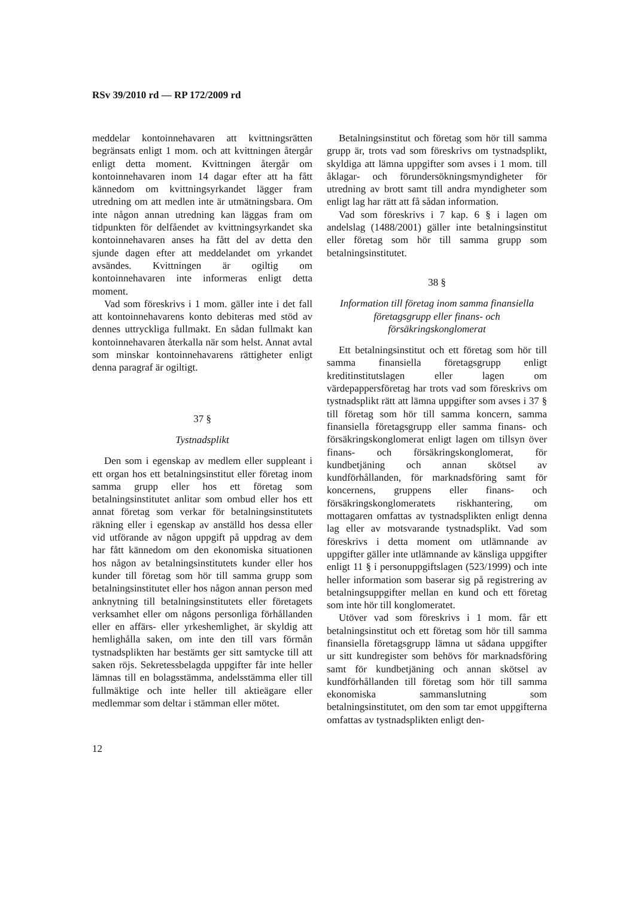RSv 39/2010 rd — RP 172/2009 rd
meddelar kontoinnehavaren att kvittningsrätten begränsats enligt 1 mom. och att kvittningen återgår enligt detta moment. Kvittningen återgår om kontoinnehavaren inom 14 dagar efter att ha fått kännedom om kvittningsyrkandet lägger fram utredning om att medlen inte är utmätningsbara. Om inte någon annan utredning kan läggas fram om tidpunkten för delfåendet av kvittningsyrkandet ska kontoinnehavaren anses ha fått del av detta den sjunde dagen efter att meddelandet om yrkandet avsändes. Kvittningen är ogiltig om kontoinnehavaren inte informeras enligt detta moment.
Vad som föreskrivs i 1 mom. gäller inte i det fall att kontoinnehavarens konto debiteras med stöd av dennes uttryckliga fullmakt. En sådan fullmakt kan kontoinnehavaren återkalla när som helst. Annat avtal som minskar kontoinnehavarens rättigheter enligt denna paragraf är ogiltigt.
37 §
Tystnadsplikt
Den som i egenskap av medlem eller suppleant i ett organ hos ett betalningsinstitut eller företag inom samma grupp eller hos ett företag som betalningsinstitutet anlitar som ombud eller hos ett annat företag som verkar för betalningsinstitutets räkning eller i egenskap av anställd hos dessa eller vid utförande av någon uppgift på uppdrag av dem har fått kännedom om den ekonomiska situationen hos någon av betalningsinstitutets kunder eller hos kunder till företag som hör till samma grupp som betalningsinstitutet eller hos någon annan person med anknytning till betalningsinstitutets eller företagets verksamhet eller om någons personliga förhållanden eller en affärs- eller yrkeshemlighet, är skyldig att hemlighålla saken, om inte den till vars förmån tystnadsplikten har bestämts ger sitt samtycke till att saken röjs. Sekretessbelagda uppgifter får inte heller lämnas till en bolagsstämma, andelsstämma eller till fullmäktige och inte heller till aktieägare eller medlemmar som deltar i stämman eller mötet.
Betalningsinstitut och företag som hör till samma grupp är, trots vad som föreskrivs om tystnadsplikt, skyldiga att lämna uppgifter som avses i 1 mom. till åklagar- och förundersökningsmyndigheter för utredning av brott samt till andra myndigheter som enligt lag har rätt att få sådan information.
Vad som föreskrivs i 7 kap. 6 § i lagen om andelslag (1488/2001) gäller inte betalningsinstitut eller företag som hör till samma grupp som betalningsinstitutet.
38 §
Information till företag inom samma finansiella företagsgrupp eller finans- och försäkringskonglomerat
Ett betalningsinstitut och ett företag som hör till samma finansiella företagsgrupp enligt kreditinstitutslagen eller lagen om värdepappersföretag har trots vad som föreskrivs om tystnadsplikt rätt att lämna uppgifter som avses i 37 § till företag som hör till samma koncern, samma finansiella företagsgrupp eller samma finans- och försäkringskonglomerat enligt lagen om tillsyn över finans- och försäkringskonglomerat, för kundbetjäning och annan skötsel av kundförhållanden, för marknadsföring samt för koncernens, gruppens eller finans- och försäkringskonglomeratets riskhantering, om mottagaren omfattas av tystnadsplikten enligt denna lag eller av motsvarande tystnadsplikt. Vad som föreskrivs i detta moment om utlämnande av uppgifter gäller inte utlämnande av känsliga uppgifter enligt 11 § i personuppgiftslagen (523/1999) och inte heller information som baserar sig på registrering av betalningsuppgifter mellan en kund och ett företag som inte hör till konglomeratet.
Utöver vad som föreskrivs i 1 mom. får ett betalningsinstitut och ett företag som hör till samma finansiella företagsgrupp lämna ut sådana uppgifter ur sitt kundregister som behövs för marknadsföring samt för kundbetjäning och annan skötsel av kundförhållanden till företag som hör till samma ekonomiska sammanslutning som betalningsinstitutet, om den som tar emot uppgifterna omfattas av tystnadsplikten enligt den-
12